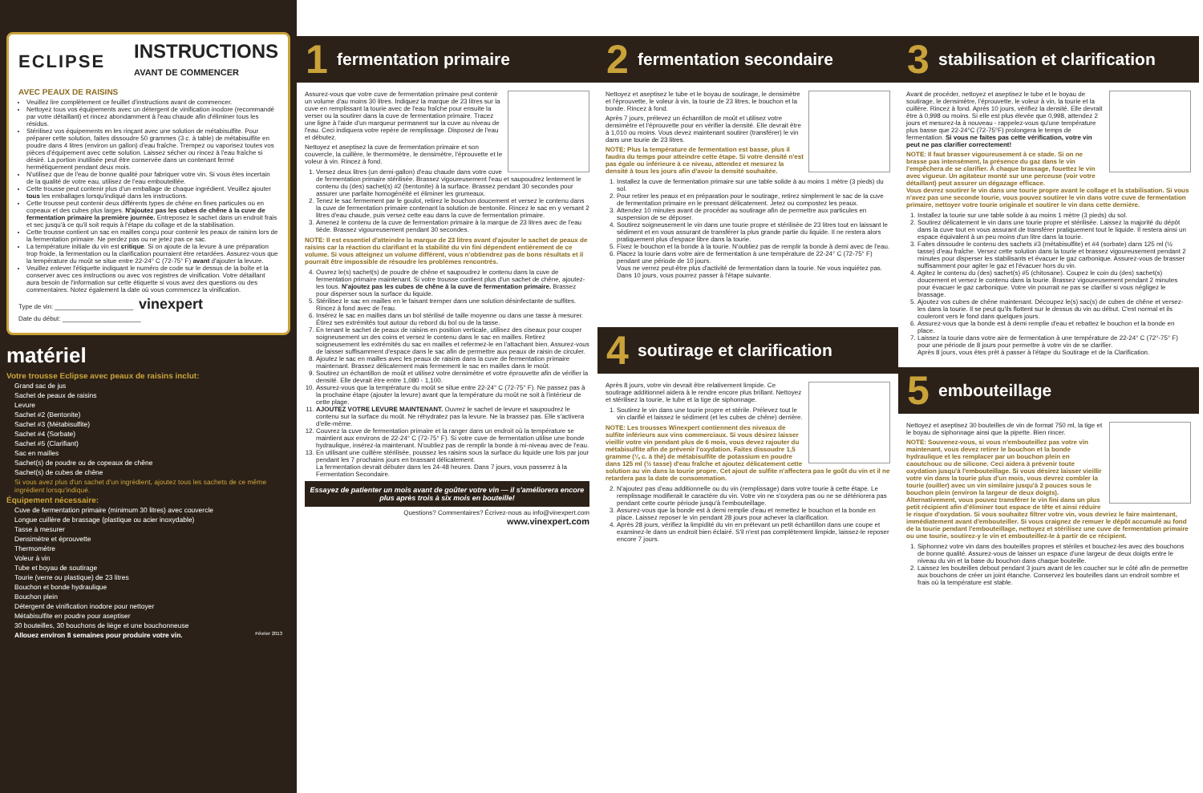ECLIPSE
INSTRUCTIONS
AVANT DE COMMENCER
AVEC PEAUX DE RAISINS
Veuillez lire complètement ce feuillet d'instructions avant de commencer.
Nettoyez tous vos équipements avec un détergent de vinification inodore (recommandé par votre détaillant) et rincez abondamment à l'eau chaude afin d'éliminer tous les résidus.
Stérilisez vos équipements en les rinçant avec une solution de métabisulfite. Pour préparer cette solution, faites dissoudre 50 grammes (3 c. à table) de métabisulfite en poudre dans 4 litres (environ un gallon) d'eau fraîche. Trempez ou vaporisez toutes vos pièces d'équipement avec cette solution. Laissez sécher ou rincez à l'eau fraîche si désiré. La portion inutilisée peut être conservée dans un contenant fermé hermétiquement pendant deux mois.
N'utilisez que de l'eau de bonne qualité pour fabriquer votre vin. Si vous êtes incertain de la qualité de votre eau, utilisez de l'eau embouteillée.
Cette trousse peut contenir plus d'un emballage de chaque ingrédient. Veuillez ajouter tous les emballages lorsqu'indiqué dans les instructions.
Cette trousse peut contenir deux différents types de chêne en fines particules ou en copeaux et des cubes plus larges. N'ajoutez pas les cubes de chêne à la cuve de fermentation primaire la première journée. Entreposez le sachet dans un endroit frais et sec jusqu'à ce qu'il soit requis à l'étape du collage et de la stabilisation.
Cette trousse contient un sac en mailles conçu pour contenir les peaux de raisins lors de la fermentation primaire. Ne perdez pas ou ne jetez pas ce sac.
La température initiale du vin est critique. Si on ajoute de la levure à une préparation trop froide, la fermentation ou la clarification pourraient être retardées. Assurez-vous que la température du moût se situe entre 22-24° C (72-75° F) avant d'ajouter la levure.
Veuillez enlever l'étiquette indiquant le numéro de code sur le dessus de la boîte et la conserver avec ces instructions ou avec vos registres de vinification. Votre détaillant aura besoin de l'information sur cette étiquette si vous avez des questions ou des commentaires. Notez également la date où vous commencez la vinification.
Type de vin: ______________________ vinexpert
Date du début: ______________________
matériel
Votre trousse Eclipse avec peaux de raisins inclut:
Grand sac de jus
Sachet de peaux de raisins
Levure
Sachet #2 (Bentonite)
Sachet #3 (Métabisulfite)
Sachet #4 (Sorbate)
Sachet #5 (Clarifiant)
Sac en mailles
Sachet(s) de poudre ou de copeaux de chêne
Sachet(s) de cubes de chêne
Si vous avez plus d'un sachet d'un ingrédient, ajoutez tous les sachets de ce même ingrédient lorsqu'indiqué.
Équipement nécessaire:
Cuve de fermentation primaire (minimum 30 litres) avec couvercle
Longue cuillère de brassage (plastique ou acier inoxydable)
Tasse à mesurer
Densimètre et éprouvette
Thermomètre
Voleur à vin
Tube et boyau de soutirage
Tourie (verre ou plastique) de 23 litres
Bouchon et bonde hydraulique
Bouchon plein
Détergent de vinification inodore pour nettoyer
Métabisulfite en poudre pour aseptiser
30 bouteilles, 30 bouchons de liège et une bouchonneuse
Allouez environ 8 semaines pour produire votre vin. Février 2013
1 fermentation primaire
Assurez-vous que votre cuve de fermentation primaire peut contenir un volume d'au moins 30 litres. Indiquez la marque de 23 litres sur la cuve en remplissant la tourie avec de l'eau fraîche pour ensuite la verser ou la soutirer dans la cuve de fermentation primaire. Tracez une ligne à l'aide d'un marqueur permanent sur la cuve au niveau de l'eau. Ceci indiquera votre repère de remplissage. Disposez de l'eau et débutez.
Nettoyez et aseptisez la cuve de fermentation primaire et son couvercle, la cuillère, le thermomètre, le densimètre, l'éprouvette et le voleur à vin. Rincez à fond.
1. Versez deux litres (un demi-gallon) d'eau chaude dans votre cuve de fermentation primaire stérilisée. Brassez vigoureusement l'eau et saupoudrez lentement le contenu du (des) sachet(s) #2 (bentonite) à la surface. Brassez pendant 30 secondes pour assurer une parfaite homogénéité et éliminer les grumeaux.
2. Tenez le sac fermement par le goulot, retirez le bouchon doucement et versez le contenu dans la cuve de fermentation primaire contenant la solution de bentonite. Rincez le sac en y versant 2 litres d'eau chaude, puis versez cette eau dans la cuve de fermentation primaire.
3. Amenez le contenu de la cuve de fermentation primaire à la marque de 23 litres avec de l'eau tiède. Brassez vigoureusement pendant 30 secondes.
NOTE: Il est essentiel d'atteindre la marque de 23 litres avant d'ajouter le sachet de peaux de raisins car la réaction du clarifiant et la stabilité du vin fini dépendent entièrement de ce volume. Si vous atteignez un volume différent, vous n'obtiendrez pas de bons résultats et il pourrait être impossible de résoudre les problèmes rencontrés.
4. Ouvrez le(s) sachet(s) de poudre de chêne et saupoudrez le contenu dans la cuve de fermentation primaire maintenant. Si votre trousse contient plus d'un sachet de chêne, ajoutez-les tous. N'ajoutez pas les cubes de chêne à la cuve de fermentation primaire. Brassez pour disperser sous la surface du liquide.
5. Stérilisez le sac en mailles en le faisant tremper dans une solution désinfectante de sulfites. Rincez à fond avec de l'eau.
6. Insérez le sac en mailles dans un bol stérilisé de taille moyenne ou dans une tasse à mesurer. Étirez ses extrémités tout autour du rebord du bol ou de la tasse.
7. En tenant le sachet de peaux de raisins en position verticale, utilisez des ciseaux pour couper soigneusement un des coins et versez le contenu dans le sac en mailles. Retirez soigneusement les extrémités du sac en mailles et refermez-le en l'attachant bien. Assurez-vous de laisser suffisamment d'espace dans le sac afin de permettre aux peaux de raisin de circuler.
8. Ajoutez le sac en mailles avec les peaux de raisins dans la cuve de fermentation primaire maintenant. Brassez délicatement mais fermement le sac en mailles dans le moût.
9. Soutirez un échantillon de moût et utilisez votre densimètre et votre éprouvette afin de vérifier la densité. Elle devrait être entre 1,080 - 1,100.
10. Assurez-vous que la température du moût se situe entre 22-24° C (72-75° F). Ne passez pas à la prochaine étape (ajouter la levure) avant que la température du moût ne soit à l'intérieur de cette plage.
11. AJOUTEZ VOTRE LEVURE MAINTENANT. Ouvrez le sachet de levure et saupoudrez le contenu sur la surface du moût. Ne réhydratez pas la levure. Ne la brassez pas. Elle s'activera d'elle-même.
12. Couvrez la cuve de fermentation primaire et la ranger dans un endroit où la température se maintient aux environs de 22-24° C (72-75° F). Si votre cuve de fermentation utilise une bonde hydraulique, insérez-la maintenant. N'oubliez pas de remplir la bonde à mi-niveau avec de l'eau.
13. En utilisant une cuillère stérilisée, poussez les raisins sous la surface du liquide une fois par jour pendant les 7 prochains jours en brassant délicatement.
La fermentation devrait débuter dans les 24-48 heures. Dans 7 jours, vous passerez à la Fermentation Secondaire.
Essayez de patienter un mois avant de goûter votre vin — il s'améliorera encore plus après trois à six mois en bouteille!
Questions? Commentaires? Écrivez-nous au info@vinexpert.com
www.vinexpert.com
2 fermentation secondaire
Nettoyez et aseptisez le tube et le boyau de soutirage, le densimètre et l'éprouvette, le voleur à vin, la tourie de 23 litres, le bouchon et la bonde. Rincez à fond.
Après 7 jours, prélevez un échantillon de moût et utilisez votre densimètre et l'éprouvette pour en vérifier la densité. Elle devrait être à 1,010 ou moins. Vous devez maintenant soutirer (transférer) le vin dans une tourie de 23 litres.
NOTE: Plus la température de fermentation est basse, plus il faudra du temps pour atteindre cette étape. Si votre densité n'est pas égale ou inférieure à ce niveau, attendez et mesurez la densité à tous les jours afin d'avoir la densité souhaitée.
1. Installez la cuve de fermentation primaire sur une table solide à au moins 1 mètre (3 pieds) du sol.
2. Pour retirer les peaux et en préparation pour le soutirage, retirez simplement le sac de la cuve de fermentation primaire en le pressant délicatement. Jetez ou compostez les peaux.
3. Attendez 10 minutes avant de procéder au soutirage afin de permettre aux particules en suspension de se déposer.
4. Soutirez soigneusement le vin dans une tourie propre et stérilisée de 23 litres tout en laissant le sédiment et en vous assurant de transférer la plus grande partie du liquide. Il ne restera alors pratiquement plus d'espace libre dans la tourie.
5. Fixez le bouchon et la bonde à la tourie. N'oubliez pas de remplir la bonde à demi avec de l'eau.
6. Placez la tourie dans votre aire de fermentation à une température de 22-24° C (72-75° F) pendant une période de 10 jours.
Vous ne verrez peut-être plus d'activité de fermentation dans la tourie. Ne vous inquiétez pas. Dans 10 jours, vous pourrez passer à l'étape suivante.
4 soutirage et clarification
Après 8 jours, votre vin devrait être relativement limpide. Ce soutirage additionnel aidera à le rendre encore plus brillant. Nettoyez et stérilisez la tourie, le tube et la tige de siphonnage.
1. Soutirez le vin dans une tourie propre et stérile. Prélevez tout le vin clarifié et laissez le sédiment (et les cubes de chêne) derrière.
NOTE: Les trousses Winexpert contiennent des niveaux de sulfite inférieurs aux vins commerciaux. Si vous désirez laisser vieillir votre vin pendant plus de 6 mois, vous devez rajouter du métabisulfite afin de prévenir l'oxydation. Faites dissoudre 1,5 gramme (¼ c. à thé) de métabisulfite de potassium en poudre dans 125 ml (½ tasse) d'eau fraîche et ajoutez délicatement cette solution au vin dans la tourie propre. Cet ajout de sulfite n'affectera pas le goût du vin et il ne retardera pas la date de consommation.
2. N'ajoutez pas d'eau additionnelle ou du vin (remplissage) dans votre tourie à cette étape. Le remplissage modifierait le caractère du vin. Votre vin ne s'oxydera pas ou ne se détériorera pas pendant cette courte période jusqu'à l'embouteillage.
3. Assurez-vous que la bonde est à demi remplie d'eau et remettez le bouchon et la bonde en place. Laissez reposer le vin pendant 28 jours pour achever la clarification.
4. Après 28 jours, vérifiez la limpidité du vin en prélevant un petit échantillon dans une coupe et examinez-le dans un endroit bien éclairé. S'il n'est pas complètement limpide, laissez-le reposer encore 7 jours.
3 stabilisation et clarification
Avant de procéder, nettoyez et aseptisez le tube et le boyau de soutirage, le densimètre, l'éprouvette, le voleur à vin, la tourie et la cuillère. Rincez à fond. Après 10 jours, vérifiez la densité. Elle devrait être à 0,998 ou moins. Si elle est plus élevée que 0,998, attendez 2 jours et mesurez-la à nouveau - rappelez-vous qu'une température plus basse que 22-24°C (72-75°F) prolongera le temps de fermentation. Si vous ne faites pas cette vérification, votre vin peut ne pas clarifier correctement!
NOTE: Il faut brasser vigoureusement à ce stade. Si on ne brasse pas intensément, la présence du gaz dans le vin l'empêchera de se clarifier. À chaque brassage, fouettez le vin avec vigueur. Un agitateur monté sur une perceuse (voir votre détaillant) peut assurer un dégazage efficace.
Vous devrez soutirer le vin dans une tourie propre avant le collage et la stabilisation. Si vous n'avez pas une seconde tourie, vous pouvez soutirer le vin dans votre cuve de fermentation primaire, nettoyer votre tourie originale et soutirer le vin dans cette dernière.
1. Installez la tourie sur une table solide à au moins 1 mètre (3 pieds) du sol.
2. Soutirez délicatement le vin dans une tourie propre et stérilisée. Laissez la majorité du dépôt dans la cuve tout en vous assurant de transférer pratiquement tout le liquide. Il restera ainsi un espace équivalent à un peu moins d'un litre dans la tourie.
3. Faites dissoudre le contenu des sachets #3 (métabisulfite) et #4 (sorbate) dans 125 ml (½ tasse) d'eau fraîche. Versez cette solution dans la tourie et brassez vigoureusement pendant 2 minutes pour disperser les stabilisants et évacuer le gaz carbonique. Assurez-vous de brasser suffisamment pour agiter le gaz et l'évacuer hors du vin.
4. Agitez le contenu du (des) sachet(s) #5 (chitosane). Coupez le coin du (des) sachet(s) doucement et versez le contenu dans la tourie. Brassez vigoureusement pendant 2 minutes pour évacuer le gaz carbonique. Votre vin pourrait ne pas se clarifier si vous négligez le brassage.
5. Ajoutez vos cubes de chêne maintenant. Découpez le(s) sac(s) de cubes de chêne et versez-les dans la tourie. Il se peut qu'ils flottent sur le dessus du vin au début. C'est normal et ils couleront vers le fond dans quelques jours.
6. Assurez-vous que la bonde est à demi remplie d'eau et rebattez le bouchon et la bonde en place.
7. Laissez la tourie dans votre aire de fermentation à une température de 22-24° C (72°-75° F) pour une période de 8 jours pour permettre à votre vin de se clarifier.
Après 8 jours, vous êtes prêt à passer à l'étape du Soutirage et de la Clarification.
5 embouteillage
Nettoyez et aseptisez 30 bouteilles de vin de format 750 ml, la tige et le boyau de siphonnage ainsi que la pipette. Bien rincer.
NOTE: Souvenez-vous, si vous n'embouteillez pas votre vin maintenant, vous devez retirer le bouchon et la bonde hydraulique et les remplacer par un bouchon plein en caoutchouc ou de silicone. Ceci aidera à prévenir toute oxydation jusqu'à l'embouteillage. Si vous désirez laisser vieillir votre vin dans la tourie plus d'un mois, vous devrez combler la tourie (ouiller) avec un vin similaire jusqu'à 2 pouces sous le bouchon plein (environ la largeur de deux doigts). Alternativement, vous pouvez transférer le vin fini dans un plus petit récipient afin d'éliminer tout espace de tête et ainsi réduire le risque d'oxydation. Si vous souhaitez filtrer votre vin, vous devriez le faire maintenant, immédiatement avant d'embouteiller. Si vous craignez de remuer le dépôt accumulé au fond de la tourie pendant l'embouteillage, nettoyez et stérilisez une cuve de fermentation primaire ou une tourie, soutirez-y le vin et embouteillez-le à partir de ce récipient.
1. Siphonnez votre vin dans des bouteilles propres et stériles et bouchez-les avec des bouchons de bonne qualité. Assurez-vous de laisser un espace d'une largeur de deux doigts entre le niveau du vin et la base du bouchon dans chaque bouteille.
2. Laissez les bouteilles debout pendant 3 jours avant de les coucher sur le côté afin de permettre aux bouchons de créer un joint étanche. Conservez les bouteilles dans un endroit sombre et frais où la température est stable.